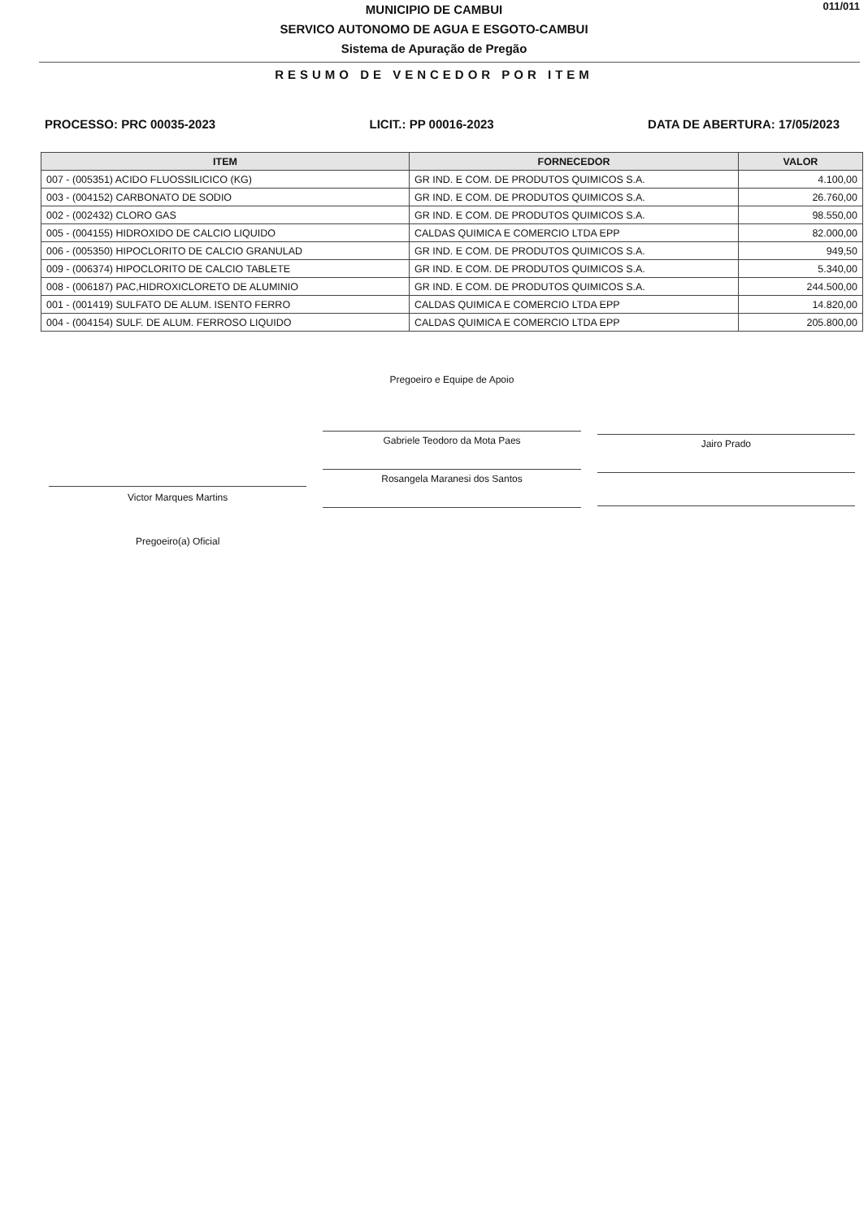011/011
MUNICIPIO DE CAMBUI
SERVICO AUTONOMO DE AGUA E ESGOTO-CAMBUI
Sistema de Apuração de Pregão
RESUMO DE VENCEDOR POR ITEM
PROCESSO: PRC 00035-2023 LICIT.: PP 00016-2023 DATA DE ABERTURA: 17/05/2023
| ITEM | FORNECEDOR | VALOR |
| --- | --- | --- |
| 007 - (005351) ACIDO FLUOSSILICICO (KG) | GR IND. E COM. DE PRODUTOS QUIMICOS S.A. | 4.100,00 |
| 003 - (004152) CARBONATO DE SODIO | GR IND. E COM. DE PRODUTOS QUIMICOS S.A. | 26.760,00 |
| 002 - (002432) CLORO GAS | GR IND. E COM. DE PRODUTOS QUIMICOS S.A. | 98.550,00 |
| 005 - (004155) HIDROXIDO DE CALCIO LIQUIDO | CALDAS QUIMICA E COMERCIO LTDA EPP | 82.000,00 |
| 006 - (005350) HIPOCLORITO DE CALCIO GRANULAD | GR IND. E COM. DE PRODUTOS QUIMICOS S.A. | 949,50 |
| 009 - (006374) HIPOCLORITO DE CALCIO TABLETE | GR IND. E COM. DE PRODUTOS QUIMICOS S.A. | 5.340,00 |
| 008 - (006187) PAC,HIDROXICLORETO DE ALUMINIO | GR IND. E COM. DE PRODUTOS QUIMICOS S.A. | 244.500,00 |
| 001 - (001419) SULFATO DE ALUM. ISENTO FERRO | CALDAS QUIMICA E COMERCIO LTDA EPP | 14.820,00 |
| 004 - (004154) SULF. DE ALUM. FERROSO LIQUIDO | CALDAS QUIMICA E COMERCIO LTDA EPP | 205.800,00 |
Victor Marques Martins
Pregoeiro(a) Oficial
Pregoeiro e Equipe de Apoio
Gabriele Teodoro da Mota Paes
Rosangela Maranesi dos Santos
Jairo Prado